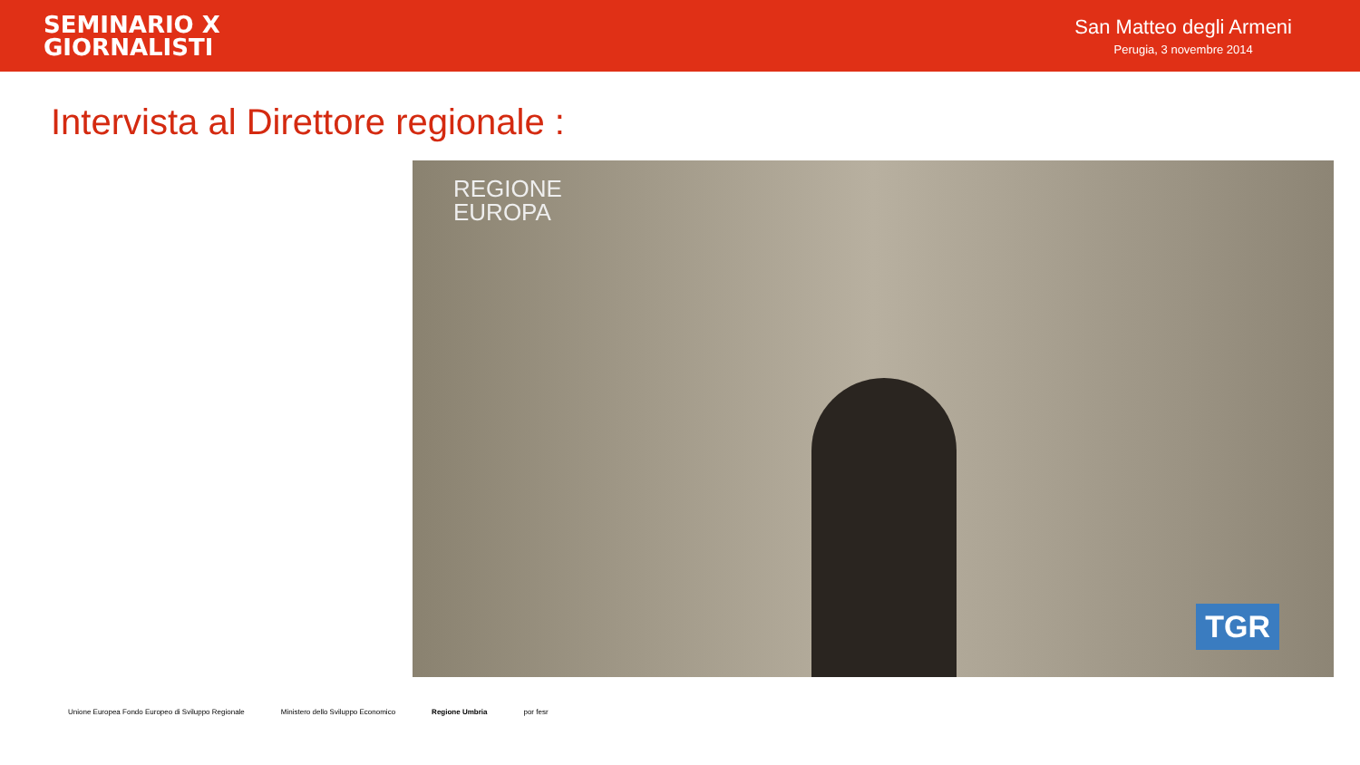SEMINARIO X
GIORNALISTI
San Matteo degli Armeni
Perugia, 3 novembre 2014
Intervista al Direttore regionale :
REGIONE
EUROPA
TGR
Unione Europea Fondo Europeo di Sviluppo Regionale Ministero dello Sviluppo Economico Regione Umbria por fesr